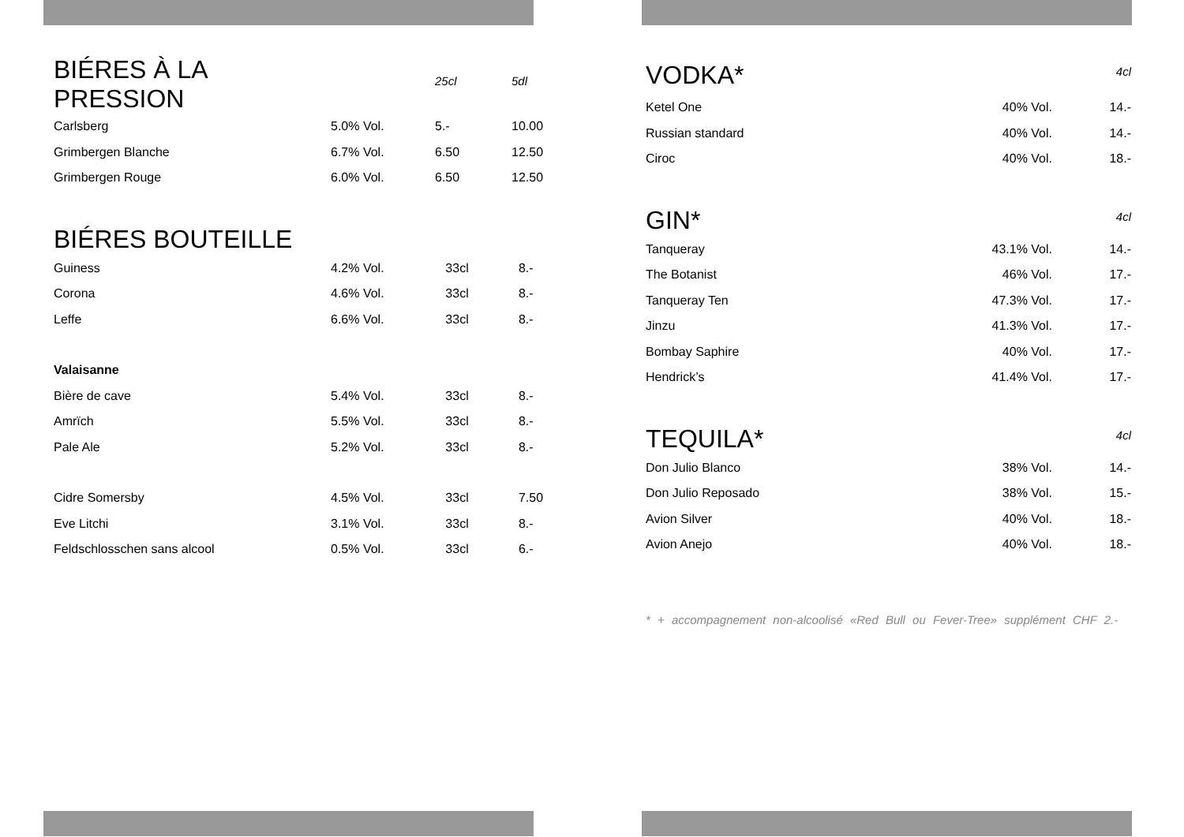| BIÉRES À LA PRESSION | | 25cl | 5dl |
| Carlsberg | 5.0% Vol. | 5.- | 10.00 |
| Grimbergen Blanche | 6.7% Vol. | 6.50 | 12.50 |
| Grimbergen Rouge | 6.0% Vol. | 6.50 | 12.50 |
| BIÉRES BOUTEILLE | | | |
| Guiness | 4.2% Vol. | 33cl | 8.- |
| Corona | 4.6% Vol. | 33cl | 8.- |
| Leffe | 6.6% Vol. | 33cl | 8.- |
| Valaisanne | | | |
| Bière de cave | 5.4% Vol. | 33cl | 8.- |
| Amrïch | 5.5% Vol. | 33cl | 8.- |
| Pale Ale | 5.2% Vol. | 33cl | 8.- |
| Cidre Somersby | 4.5% Vol. | 33cl | 7.50 |
| Eve Litchi | 3.1% Vol. | 33cl | 8.- |
| Feldschlosschen sans alcool | 0.5% Vol. | 33cl | 6.- |
| VODKA* | | 4cl |
| Ketel One | 40% Vol. | 14.- |
| Russian standard | 40% Vol. | 14.- |
| Ciroc | 40% Vol. | 18.- |
| GIN* | | 4cl |
| Tanqueray | 43.1% Vol. | 14.- |
| The Botanist | 46% Vol. | 17.- |
| Tanqueray Ten | 47.3% Vol. | 17.- |
| Jinzu | 41.3% Vol. | 17.- |
| Bombay Saphire | 40% Vol. | 17.- |
| Hendrick’s | 41.4% Vol. | 17.- |
| TEQUILA* | | 4cl |
| Don Julio Blanco | 38% Vol. | 14.- |
| Don Julio Reposado | 38% Vol. | 15.- |
| Avion Silver | 40% Vol. | 18.- |
| Avion Anejo | 40% Vol. | 18.- |
* + accompagnement non-alcoolisé «Red Bull ou Fever-Tree» supplément CHF 2.-